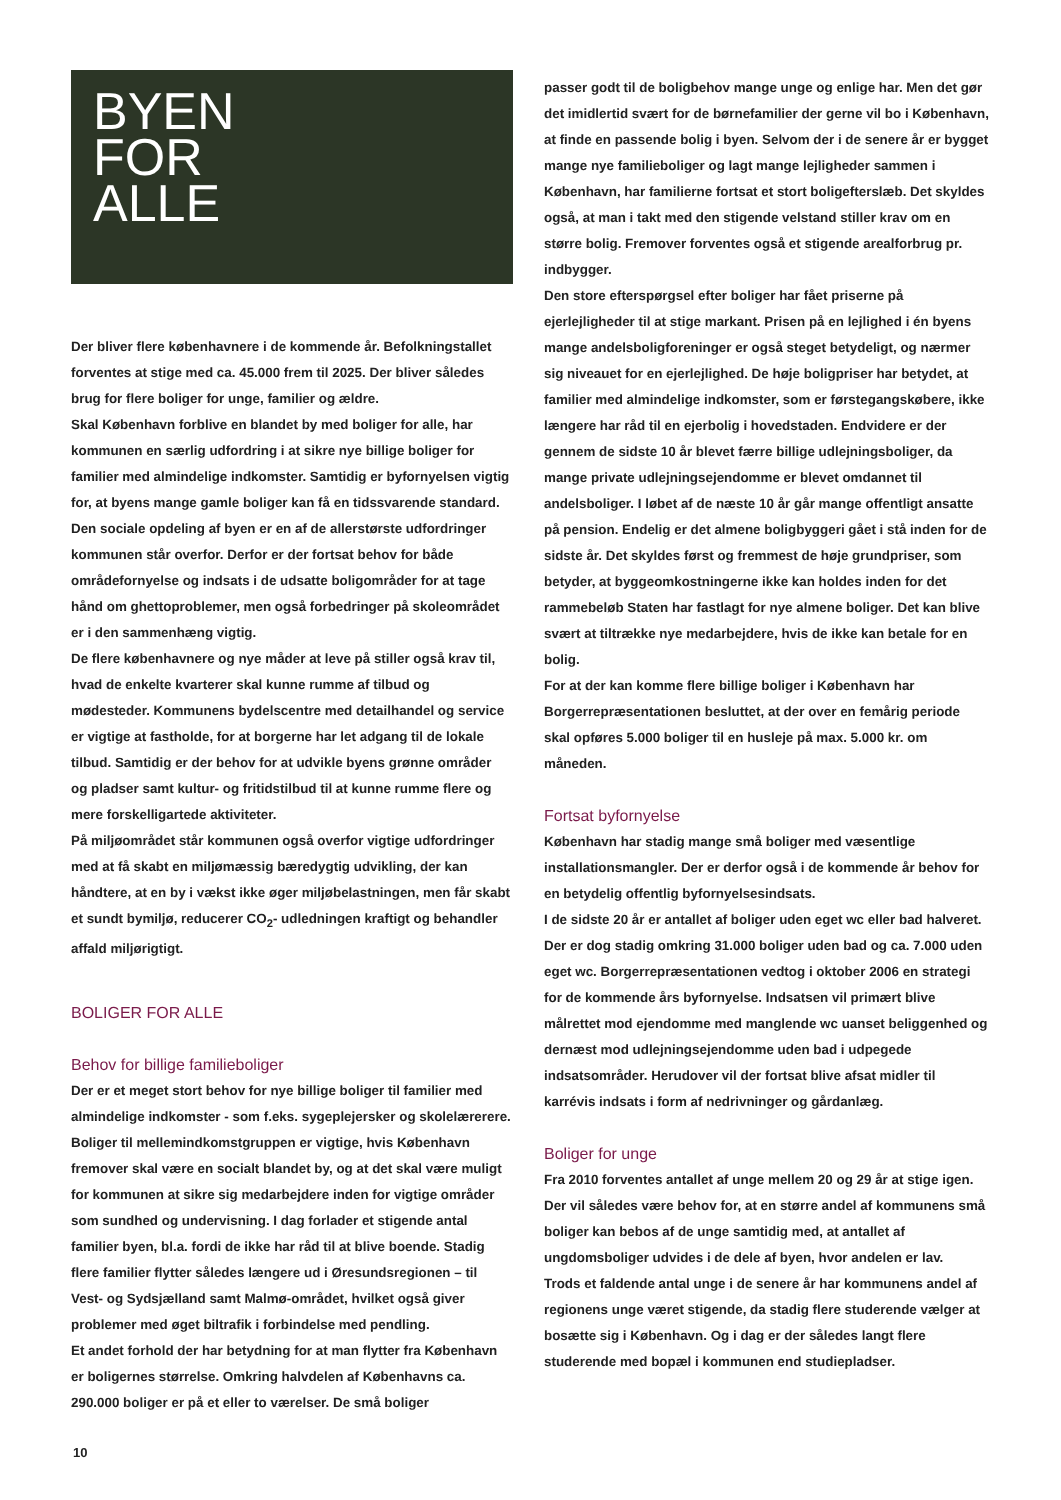BYEN
FOR
ALLE
Der bliver flere københavnere i de kommende år. Befolkningstallet forventes at stige med ca. 45.000 frem til 2025. Der bliver således brug for flere boliger for unge, familier og ældre.
Skal København forblive en blandet by med boliger for alle, har kommunen en særlig udfordring i at sikre nye billige boliger for familier med almindelige indkomster. Samtidig er byfornyelsen vigtig for, at byens mange gamle boliger kan få en tidssvarende standard. Den sociale opdeling af byen er en af de allerstørste udfordringer kommunen står overfor. Derfor er der fortsat behov for både områdefornyelse og indsats i de udsatte boligområder for at tage hånd om ghettoproblemer, men også forbedringer på skoleområdet er i den sammenhæng vigtig.
De flere københavnere og nye måder at leve på stiller også krav til, hvad de enkelte kvarterer skal kunne rumme af tilbud og mødesteder. Kommunens bydelscentre med detailhandel og service er vigtige at fastholde, for at borgerne har let adgang til de lokale tilbud. Samtidig er der behov for at udvikle byens grønne områder og pladser samt kultur- og fritidstilbud til at kunne rumme flere og mere forskelligartede aktiviteter.
På miljøområdet står kommunen også overfor vigtige udfordringer med at få skabt en miljømæssig bæredygtig udvikling, der kan håndtere, at en by i vækst ikke øger miljøbelastningen, men får skabt et sundt bymiljø, reducerer CO<sub>2</sub>- udledningen kraftigt og behandler affald miljørigtigt.
BOLIGER FOR ALLE
Behov for billige familieboliger
Der er et meget stort behov for nye billige boliger til familier med almindelige indkomster - som f.eks. sygeplejersker og skolelærerere. Boliger til mellemindkomstgruppen er vigtige, hvis København fremover skal være en socialt blandet by, og at det skal være muligt for kommunen at sikre sig medarbejdere inden for vigtige områder som sundhed og undervisning. I dag forlader et stigende antal familier byen, bl.a. fordi de ikke har råd til at blive boende. Stadig flere familier flytter således længere ud i Øresundsregionen – til Vest- og Sydsjælland samt Malmø-området, hvilket også giver problemer med øget biltrafik i forbindelse med pendling.
Et andet forhold der har betydning for at man flytter fra København er boligernes størrelse. Omkring halvdelen af Københavns ca. 290.000 boliger er på et eller to værelser. De små boliger
passer godt til de boligbehov mange unge og enlige har. Men det gør det imidlertid svært for de børnefamilier der gerne vil bo i København, at finde en passende bolig i byen. Selvom der i de senere år er bygget mange nye familieboliger og lagt mange lejligheder sammen i København, har familierne fortsat et stort boligefterslæb. Det skyldes også, at man i takt med den stigende velstand stiller krav om en større bolig. Fremover forventes også et stigende arealforbrug pr. indbygger.
Den store efterspørgsel efter boliger har fået priserne på ejerlejligheder til at stige markant. Prisen på en lejlighed i én byens mange andelsboligforeninger er også steget betydeligt, og nærmer sig niveauet for en ejerlejlighed. De høje boligpriser har betydet, at familier med almindelige indkomster, som er førstegangskøbere, ikke længere har råd til en ejerbolig i hovedstaden. Endvidere er der gennem de sidste 10 år blevet færre billige udlejningsboliger, da mange private udlejningsejendomme er blevet omdannet til andelsboliger. I løbet af de næste 10 år går mange offentligt ansatte på pension. Endelig er det almene boligbyggeri gået i stå inden for de sidste år. Det skyldes først og fremmest de høje grundpriser, som betyder, at byggeomkostningerne ikke kan holdes inden for det rammebeløb Staten har fastlagt for nye almene boliger. Det kan blive svært at tiltrække nye medarbejdere, hvis de ikke kan betale for en bolig.
For at der kan komme flere billige boliger i København har Borgerrepræsentationen besluttet, at der over en femårig periode skal opføres 5.000 boliger til en husleje på max. 5.000 kr. om måneden.
Fortsat byfornyelse
København har stadig mange små boliger med væsentlige installationsmangler. Der er derfor også i de kommende år behov for en betydelig offentlig byfornyelsesindsats.
I de sidste 20 år er antallet af boliger uden eget wc eller bad halveret. Der er dog stadig omkring 31.000 boliger uden bad og ca. 7.000 uden eget wc. Borgerrepræsentationen vedtog i oktober 2006 en strategi for de kommende års byfornyelse. Indsatsen vil primært blive målrettet mod ejendomme med manglende wc uanset beliggenhed og dernæst mod udlejningsejendomme uden bad i udpegede indsatsområder. Herudover vil der fortsat blive afsat midler til karrévis indsats i form af nedrivninger og gårdanlæg.
Boliger for unge
Fra 2010 forventes antallet af unge mellem 20 og 29 år at stige igen. Der vil således være behov for, at en større andel af kommunens små boliger kan bebos af de unge samtidig med, at antallet af ungdomsboliger udvides i de dele af byen, hvor andelen er lav.
Trods et faldende antal unge i de senere år har kommunens andel af regionens unge været stigende, da stadig flere studerende vælger at bosætte sig i København. Og i dag er der således langt flere studerende med bopæl i kommunen end studiepladser.
10